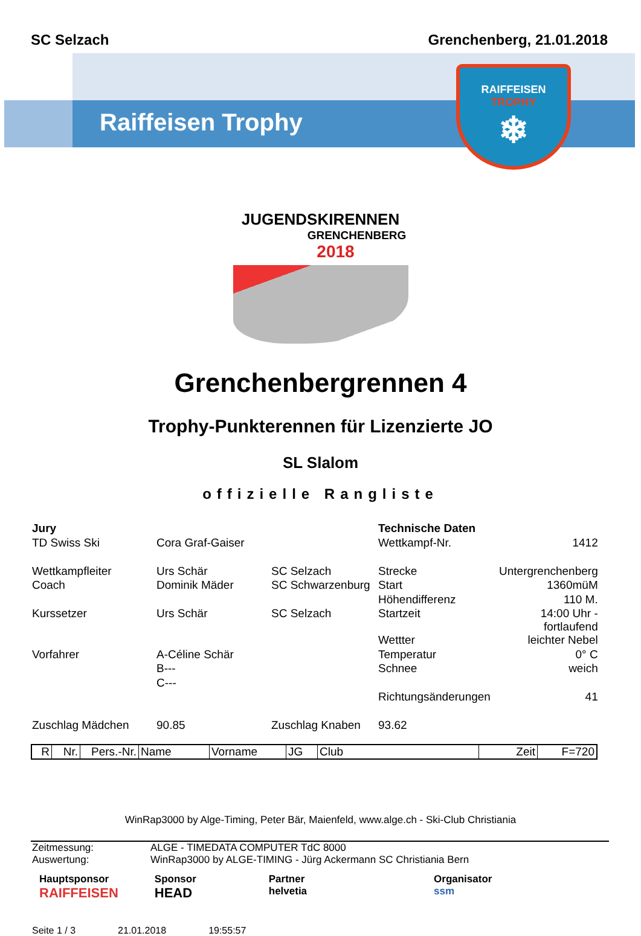SC Selzach Grenchenberg, 21.01.2018
Raiffeisen Trophy
RAIFFEISEN
TROPHY
❄
JUGENDSKIRENNEN
GRENCHENBERG
2018
Grenchenbergrennen 4
Trophy-Punkterennen für Lizenzierte JO
SL Slalom
offizielle Rangliste
| Jury | | | Technische Daten | |
| TD Swiss Ski | Cora Graf-Gaiser | | Wettkampf-Nr. | 1412 |
| Wettkampfleiter | Urs Schär | SC Selzach | Strecke | Untergrenchenberg |
| Coach | Dominik Mäder | SC Schwarzenburg | Start | 1360müM |
| | | | Höhendifferenz | 110 M. |
| Kurssetzer | Urs Schär | SC Selzach | Startzeit | 14:00 Uhr - fortlaufend |
| | | | Wettter | leichter Nebel |
| Vorfahrer | A-Céline Schär | | Temperatur | 0° C |
| | B--- | | Schnee | weich |
| | C--- | | | |
| | | | Richtungsänderungen | 41 |
| Zuschlag Mädchen | 90.85 | Zuschlag Knaben | 93.62 | |
| R | Nr. | Pers.-Nr. | Name | Vorname | JG | Club | Zeit | F=720 |
| --- | --- | --- | --- | --- | --- | --- | --- | --- |
WinRap3000 by Alge-Timing, Peter Bär, Maienfeld, www.alge.ch - Ski-Club Christiania
| Zeitmessung: | ALGE - TIMEDATA COMPUTER TdC 8000 |
| Auswertung: | WinRap3000 by ALGE-TIMING - Jürg Ackermann SC Christiania Bern |
Hauptsponsor
RAIFFEISEN
Sponsor
HEAD
Partner
helvetia
Organisator
ssm
Seite 1 / 3 21.01.2018 19:55:57